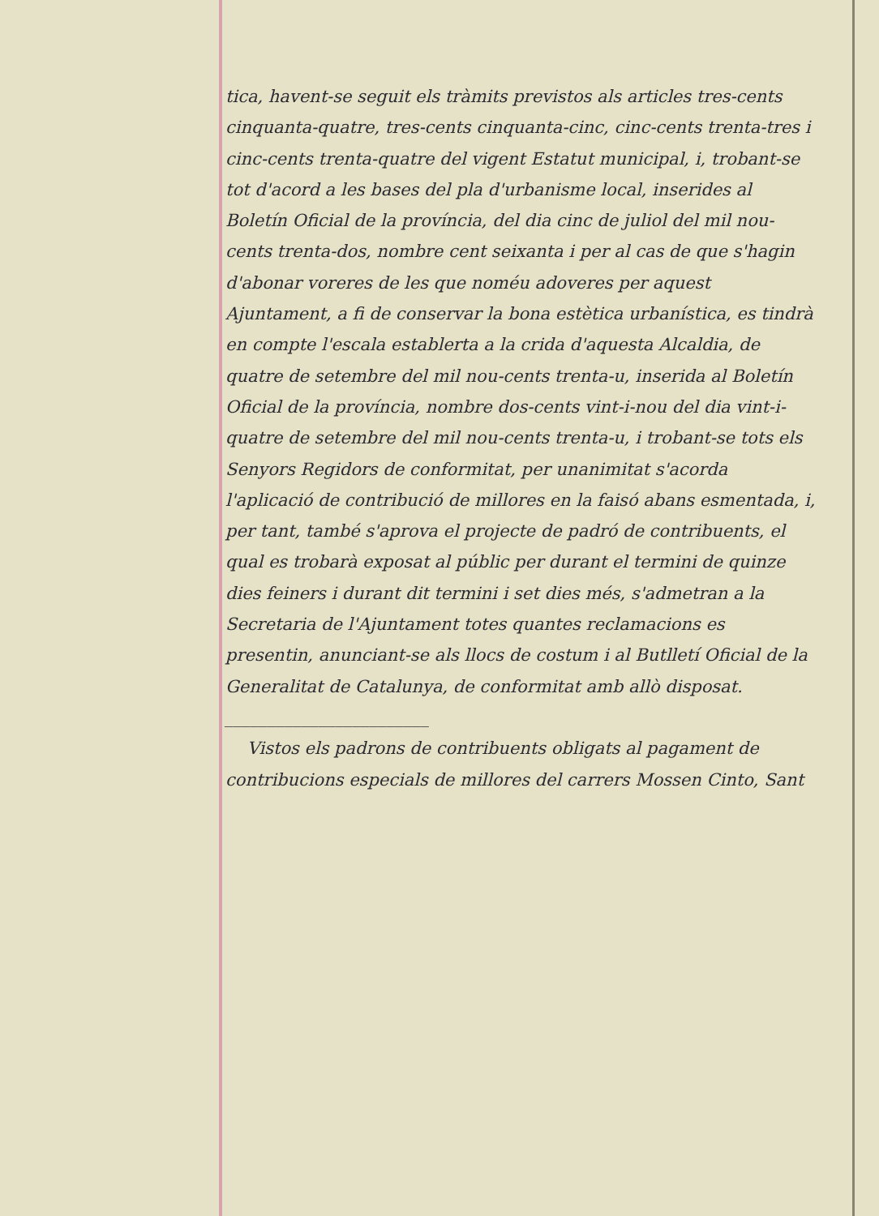tica, havent-se seguit els tràmits previstos als articles tres-cents cinquanta-quatre, tres-cents cinquanta-cinc, cinc-cents trenta-tres i cinc-cents trenta-quatre del vigent Estatut municipal, i, trobant-se tot d'acord a les bases del pla d'urbanisme local, inserides al Boletín Oficial de la província, del dia cinc de juliol del mil nou-cents trenta-dos, nombre cent seixanta i per al cas de que s'hagin d'abonar voreres de les que noméu adoveres per aquest Ajuntament, a fi de conservar la bona estètica urbanística, es tindrà en compte l'escala establerta a la crida d'aquesta Alcaldia, de quatre de setembre del mil nou-cents trenta-u, inserida al Boletín Oficial de la província, nombre dos-cents vint-i-nou del dia vint-i-quatre de setembre del mil nou-cents trenta-u, i trobant-se tots els Senyors Regidors de conformitat, per unanimitat s'acorda l'aplicació de contribució de millores en la faisó abans esmentada, i, per tant, també s'aprova el projecte de padró de contribuents, el qual es trobarà exposat al públic per durant el termini de quinze dies feiners i durant dit termini i set dies més, s'admetran a la Secretaria de l'Ajuntament totes quantes reclamacions es presentin, anunciant-se als llocs de costum i al Butlletí Oficial de la Generalitat de Catalunya, de conformitat amb allò disposat. ________________________
Vistos els padrons de contribuents obligats al pagament de contribucions especials de millores del carrers Mossen Cinto, Sant